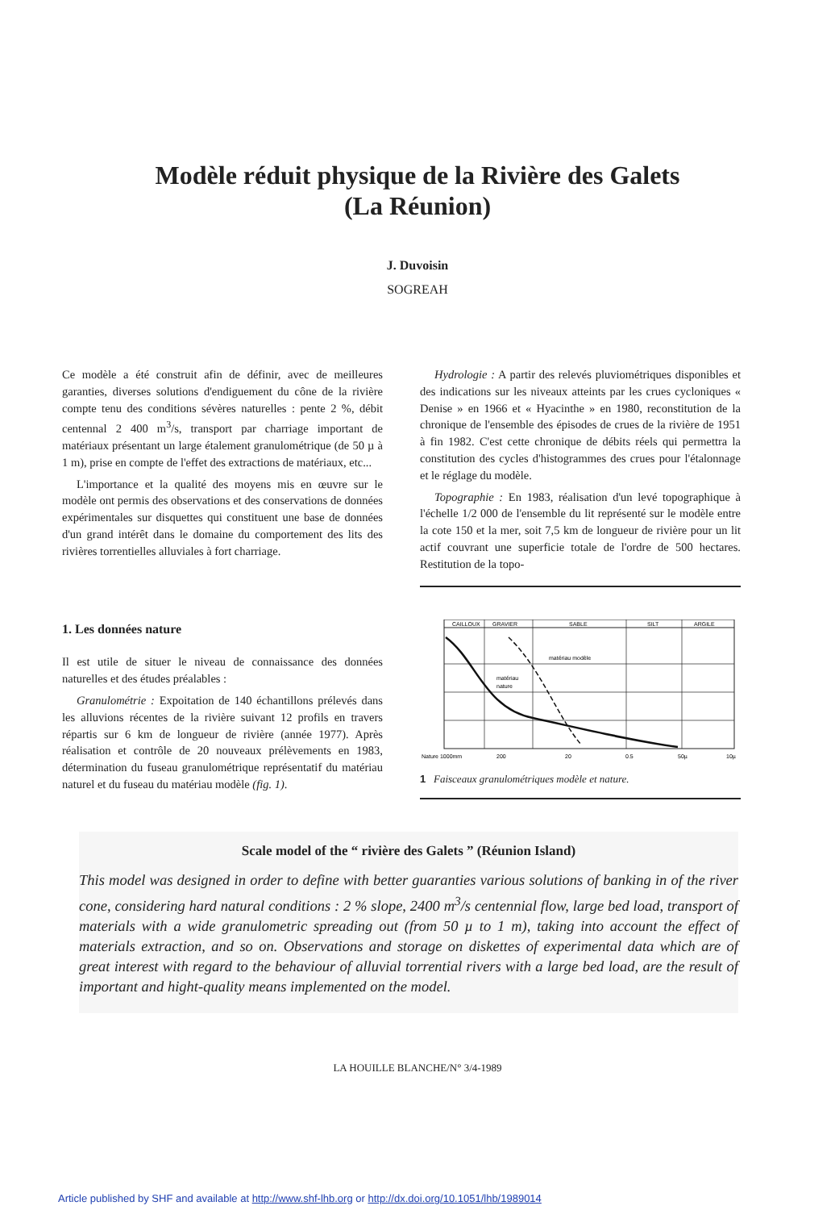Modèle réduit physique de la Rivière des Galets
(La Réunion)
J. Duvoisin
SOGREAH
Ce modèle a été construit afin de définir, avec de meilleures garanties, diverses solutions d'endiguement du cône de la rivière compte tenu des conditions sévères naturelles : pente 2 %, débit centennal 2 400 m<sup>3</sup>/s, transport par charriage important de matériaux présentant un large étalement granulométrique (de 50 µ à 1 m), prise en compte de l'effet des extractions de matériaux, etc...
L'importance et la qualité des moyens mis en œuvre sur le modèle ont permis des observations et des conservations de données expérimentales sur disquettes qui constituent une base de données d'un grand intérêt dans le domaine du comportement des lits des rivières torrentielles alluviales à fort charriage.
1. Les données nature
Il est utile de situer le niveau de connaissance des données naturelles et des études préalables :
Granulométrie : Expoitation de 140 échantillons prélevés dans les alluvions récentes de la rivière suivant 12 profils en travers répartis sur 6 km de longueur de rivière (année 1977). Après réalisation et contrôle de 20 nouveaux prélèvements en 1983, détermination du fuseau granulométrique représentatif du matériau naturel et du fuseau du matériau modèle (fig. 1).
Hydrologie : A partir des relevés pluviométriques disponibles et des indications sur les niveaux atteints par les crues cycloniques « Denise » en 1966 et « Hyacinthe » en 1980, reconstitution de la chronique de l'ensemble des épisodes de crues de la rivière de 1951 à fin 1982. C'est cette chronique de débits réels qui permettra la constitution des cycles d'histogrammes des crues pour l'étalonnage et le réglage du modèle.
Topographie : En 1983, réalisation d'un levé topographique à l'échelle 1/2 000 de l'ensemble du lit représenté sur le modèle entre la cote 150 et la mer, soit 7,5 km de longueur de rivière pour un lit actif couvrant une superficie totale de l'ordre de 500 hectares. Restitution de la topo-
CAILLOUX
GRAVIER
SABLE
SILT
ARGILE
matériau modèle
matériau
nature
Nature 1000mm
200
20
0.5
50µ
10µ
1 Faisceaux granulométriques modèle et nature.
Scale model of the “ rivière des Galets ” (Réunion Island)
This model was designed in order to define with better guaranties various solutions of banking in of the river cone, considering hard natural conditions : 2 % slope, 2400 m<sup>3</sup>/s centennial flow, large bed load, transport of materials with a wide granulometric spreading out (from 50 µ to 1 m), taking into account the effect of materials extraction, and so on. Observations and storage on diskettes of experimental data which are of great interest with regard to the behaviour of alluvial torrential rivers with a large bed load, are the result of important and hight-quality means implemented on the model.
LA HOUILLE BLANCHE/N° 3/4-1989
Article published by SHF and available at http://www.shf-lhb.org or http://dx.doi.org/10.1051/lhb/1989014